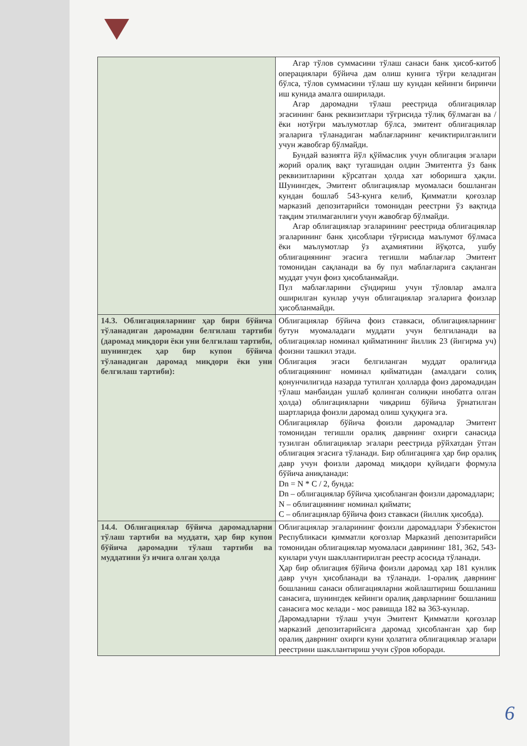| | Агар тўлов суммасини тўлаш санаси банк ҳисоб-китоб операциялари бўйича дам олиш кунига тўғри келадиган бўлса, тўлов суммасини тўлаш шу кундан кейинги биринчи иш кунида амалга оширилади. Агар даромадни тўлаш реестрида облигациялар эгасининг банк реквизитлари тўғрисида тўлиқ бўлмаган ва / ёки нотўғри маълумотлар бўлса, эмитент облигациялар эгаларига тўланадиган маблағларнинг кечиктирилганлиги учун жавобгар бўлмайди. Бундай вазиятга йўл қўймаслик учун облигация эгалари жорий оралиқ вақт тугашидан олдин Эмитентга ўз банк реквизитларини кўрсатган ҳолда хат юборишга ҳақли. Шунингдек, Эмитент облигациялар муомаласи бошланган кундан бошлаб 543-кунга келиб, Қимматли қоғозлар марказий депозитарийси томонидан реестрни ўз вақтида тақдим этилмаганлиги учун жавобгар бўлмайди. Агар облигациялар эгаларининг реестрида облигациялар эгаларининг банк ҳисоблари тўғрисида маълумот бўлмаса ёки маълумотлар ўз аҳамиятини йўқотса, ушбу облигациянинг эгасига тегишли маблағлар Эмитент томонидан сақланади ва бу пул маблағларига сақланган муддат учун фоиз ҳисобланмайди. Пул маблағларини сўндириш учун тўловлар амалга оширилган кунлар учун облигациялар эгаларига фоизлар ҳисобланмайди. |
| 14.3. Облигацияларнинг ҳар бири бўйича тўланадиган даромадни белгилаш тартиби (даромад миқдори ёки уни белгилаш тартиби, шунингдек ҳар бир купон бўйича тўланадиган даромад миқдори ёки уни белгилаш тартиби): | Облигациялар бўйича фоиз ставкаси, облигацияларнинг бутун муомаладаги муддати учун белгиланади ва облигациялар номинал қийматининг йиллик 23 (йигирма уч) фоизни ташкил этади. Облигация эгаси белгиланган муддат оралиғида облигациянинг номинал қийматидан (амалдаги солиқ қонунчилигида назарда тутилган ҳолларда фоиз даромадидан тўлаш манбаидан ушлаб қолинган солиқни инобатга олган ҳолда) облигацияларни чиқариш бўйича ўрнатилган шартларида фоизли даромад олиш ҳуқуқига эга. Облигациялар бўйича фоизли даромадлар Эмитент томонидан тегишли оралиқ даврнинг охирги санасида тузилган облигациялар эгалари реестрида рўйхатдан ўтган облигация эгасига тўланади. Бир облигацияга ҳар бир оралиқ давр учун фоизли даромад миқдори қуйидаги формула бўйича аниқланади: Dn = N * C / 2, бунда: Dn – облигациялар бўйича ҳисобланган фоизли даромадлари; N – облигациянинг номинал қиймати; C – облигациялар бўйича фоиз ставкаси (йиллик ҳисобда). |
| 14.4. Облигациялар бўйича даромадларни тўлаш тартиби ва муддати, ҳар бир купон бўйича даромадни тўлаш тартиби ва муддатини ўз ичига олган ҳолда | Облигациялар эгаларининг фоизли даромадлари Ўзбекистон Республикаси қимматли қоғозлар Марказий депозитарийси томонидан облигациялар муомаласи даврининг 181, 362, 543-кунлари учун шакллантирилган реестр асосида тўланади. Ҳар бир облигация бўйича фоизли даромад ҳар 181 кунлик давр учун ҳисобланади ва тўланади. 1-оралиқ даврнинг бошланиш санаси облигацияларни жойлаштириш бошланиш санасига, шунингдек кейинги оралиқ даврларнинг бошланиш санасига мос келади - мос равишда 182 ва 363-кунлар. Даромадларни тўлаш учун Эмитент Қимматли қоғозлар марказий депозитарийсига даромад ҳисобланган ҳар бир оралиқ даврнинг охирги куни ҳолатига облигациялар эгалари реестрини шакллантириш учун сўров юборади. |
6